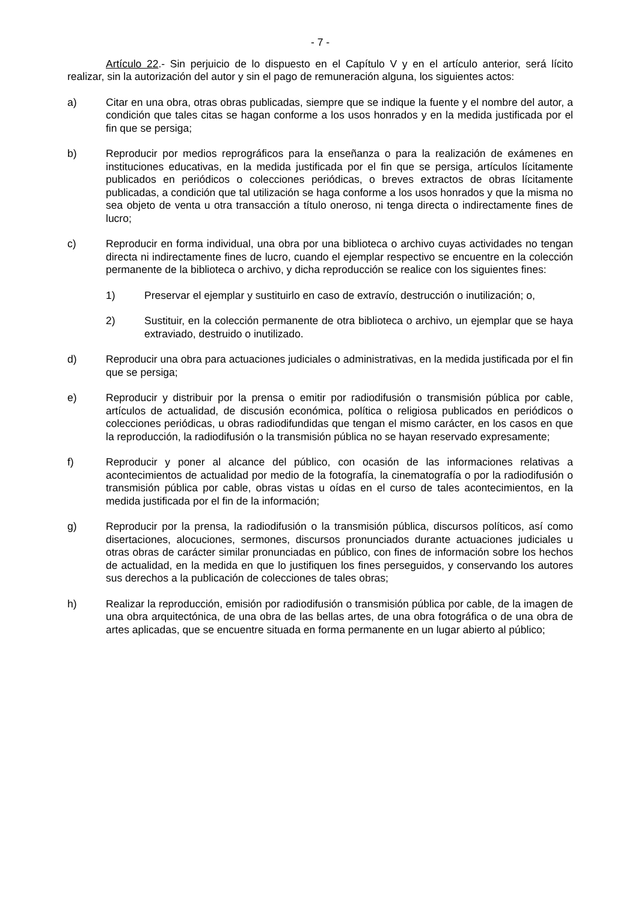- 7 -
Artículo 22.- Sin perjuicio de lo dispuesto en el Capítulo V y en el artículo anterior, será lícito realizar, sin la autorización del autor y sin el pago de remuneración alguna, los siguientes actos:
a) Citar en una obra, otras obras publicadas, siempre que se indique la fuente y el nombre del autor, a condición que tales citas se hagan conforme a los usos honrados y en la medida justificada por el fin que se persiga;
b) Reproducir por medios reprográficos para la enseñanza o para la realización de exámenes en instituciones educativas, en la medida justificada por el fin que se persiga, artículos lícitamente publicados en periódicos o colecciones periódicas, o breves extractos de obras lícitamente publicadas, a condición que tal utilización se haga conforme a los usos honrados y que la misma no sea objeto de venta u otra transacción a título oneroso, ni tenga directa o indirectamente fines de lucro;
c) Reproducir en forma individual, una obra por una biblioteca o archivo cuyas actividades no tengan directa ni indirectamente fines de lucro, cuando el ejemplar respectivo se encuentre en la colección permanente de la biblioteca o archivo, y dicha reproducción se realice con los siguientes fines:
1) Preservar el ejemplar y sustituirlo en caso de extravío, destrucción o inutilización; o,
2) Sustituir, en la colección permanente de otra biblioteca o archivo, un ejemplar que se haya extraviado, destruido o inutilizado.
d) Reproducir una obra para actuaciones judiciales o administrativas, en la medida justificada por el fin que se persiga;
e) Reproducir y distribuir por la prensa o emitir por radiodifusión o transmisión pública por cable, artículos de actualidad, de discusión económica, política o religiosa publicados en periódicos o colecciones periódicas, u obras radiodifundidas que tengan el mismo carácter, en los casos en que la reproducción, la radiodifusión o la transmisión pública no se hayan reservado expresamente;
f) Reproducir y poner al alcance del público, con ocasión de las informaciones relativas a acontecimientos de actualidad por medio de la fotografía, la cinematografía o por la radiodifusión o transmisión pública por cable, obras vistas u oídas en el curso de tales acontecimientos, en la medida justificada por el fin de la información;
g) Reproducir por la prensa, la radiodifusión o la transmisión pública, discursos políticos, así como disertaciones, alocuciones, sermones, discursos pronunciados durante actuaciones judiciales u otras obras de carácter similar pronunciadas en público, con fines de información sobre los hechos de actualidad, en la medida en que lo justifiquen los fines perseguidos, y conservando los autores sus derechos a la publicación de colecciones de tales obras;
h) Realizar la reproducción, emisión por radiodifusión o transmisión pública por cable, de la imagen de una obra arquitectónica, de una obra de las bellas artes, de una obra fotográfica o de una obra de artes aplicadas, que se encuentre situada en forma permanente en un lugar abierto al público;